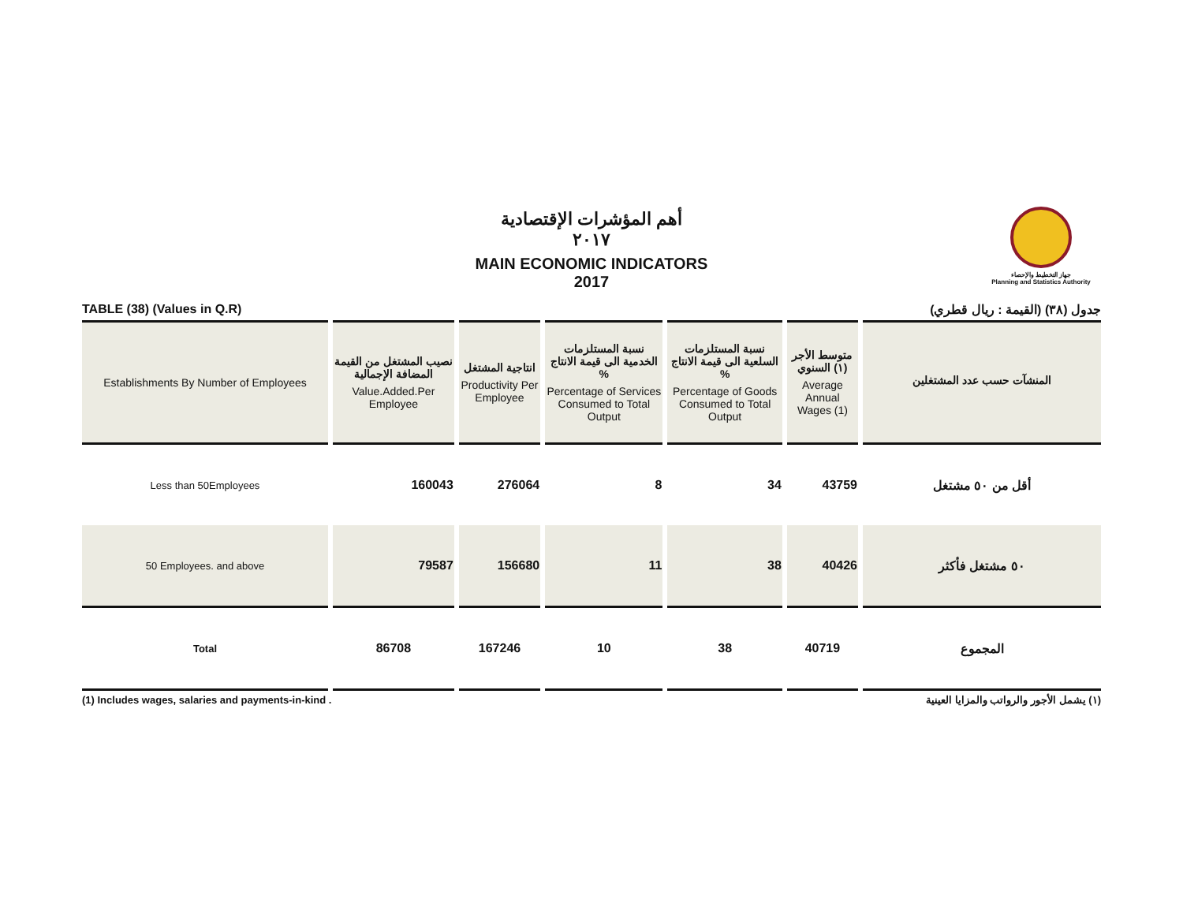جهاز التخطيط والإحصاء
Planning and Statistics Authority
أهم المؤشرات الإقتصادية
٢٠١٧
MAIN ECONOMIC INDICATORS
2017
TABLE (38) (Values in Q.R) جدول (٣٨) (القيمة : ريال قطري)
| Establishments By Number of Employees | نصيب المشتغل من القيمة المضافة الإجمالية Value.Added.Per Employee | انتاجية المشتغل Productivity Per Employee | نسبة المستلزمات الخدمية الى قيمة الانتاج % Percentage of Services Consumed to Total Output | نسبة المستلزمات السلعية الى قيمة الانتاج % Percentage of Goods Consumed to Total Output | متوسط الأجر (١) السنوي Average Annual Wages (1) | المنشآت حسب عدد المشتغلين |
| --- | --- | --- | --- | --- | --- | --- |
| Less than 50Employees | 160043 | 276064 | 8 | 34 | 43759 | أقل من ٥٠ مشتغل |
| 50 Employees. and above | 79587 | 156680 | 11 | 38 | 40426 | ٥٠ مشتغل فأكثر |
| Total | 86708 | 167246 | 10 | 38 | 40719 | المجموع |
(1) Includes wages, salaries and payments-in-kind . (١) يشمل الأجور والرواتب والمزايا العينية